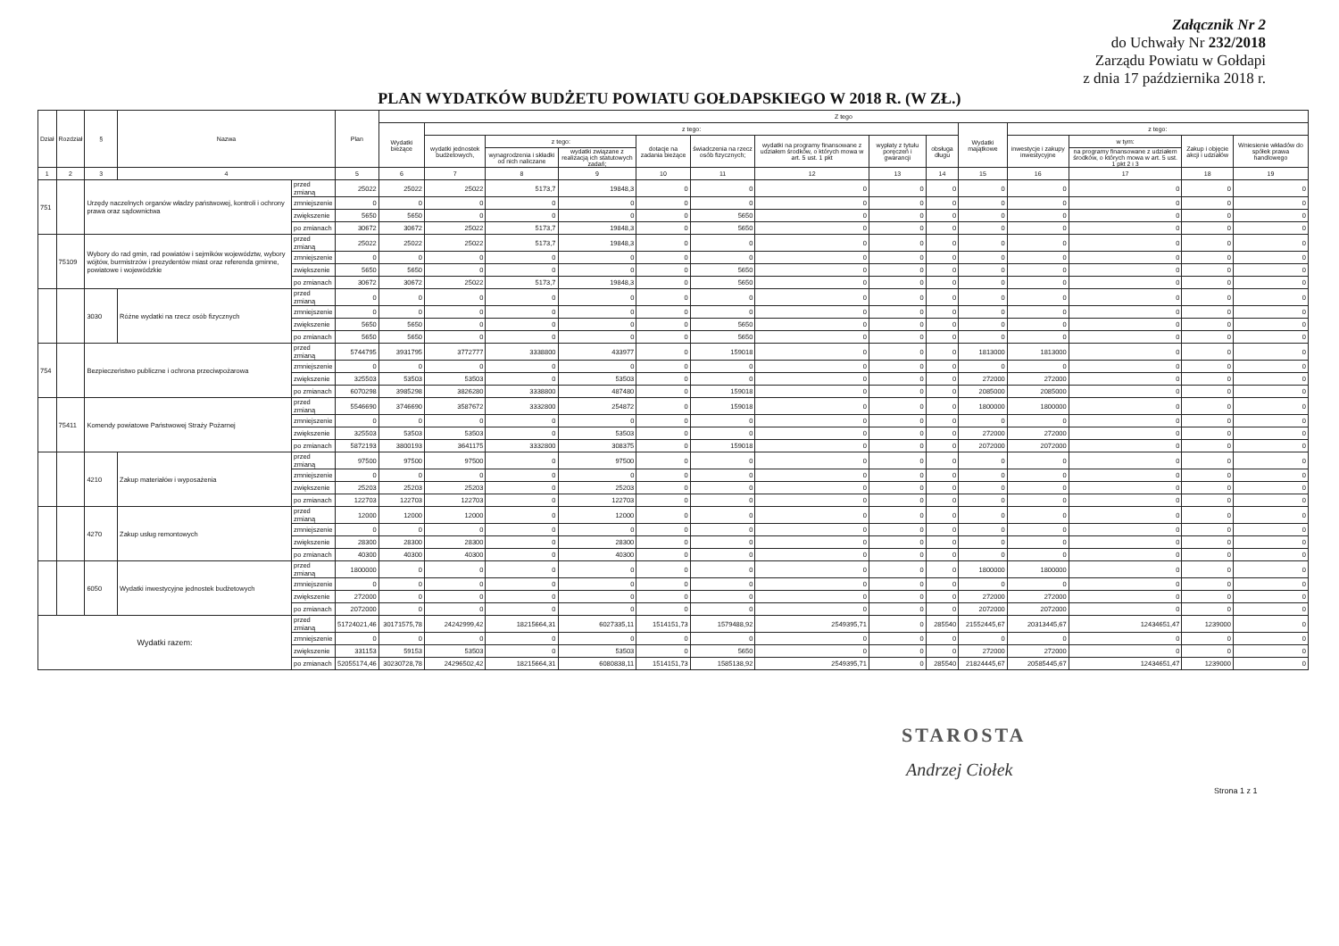Załącznik Nr 2
do Uchwały Nr 232/2018
Zarządu Powiatu w Gołdapi
z dnia 17 października 2018 r.
PLAN WYDATKÓW BUDŻETU POWIATU GOŁDAPSKIEGO W 2018 R. (W ZŁ.)
| Dział | Rozdział | § | Nazwa | | Plan | Z tego | | | | | | | | | | | | | |
| --- | --- | --- | --- | --- | --- | --- | --- | --- | --- | --- | --- | --- | --- | --- | --- | --- | --- | --- | --- |
| | | | | | | Wydatki bieżące | z tego: | | | | | | | | Wydatki majątkowe | z tego: | | | |
| | | | | | | | wydatki jednostek budżetowych, | z tego: | | dotacje na zadania bieżące | świadczenia na rzecz osób fizycznych; | wydatki na programy finansowane z udziałem środków, o których mowa w art. 5 ust. 1 pkt | wypłaty z tytułu poręczeń i gwarancji | obsługa długu | | inwestycje i zakupy inwestycyjne | w tym: | Zakup i objęcie akcji i udziałów | Wniesienie wkładów do spółek prawa handlowego |
| | | | | | | | | wynagrodzenia i składki od nich naliczane | wydatki związane z realizacją ich statutowych zadań; | | | | | | | | na programy finansowane z udziałem środków, o których mowa w art. 5 ust. 1 pkt 2 i 3 | | |
| 1 | 2 | 3 | 4 | | 5 | 6 | 7 | 8 | 9 | 10 | 11 | 12 | 13 | 14 | 15 | 16 | 17 | 18 | 19 |
| 751 | | Urzędy naczelnych organów władzy państwowej, kontroli i ochrony prawa oraz sądownictwa | | przed zmianą | 25022 | 25022 | 25022 | 5173,7 | 19848,3 | 0 | 0 | 0 | 0 | 0 | 0 | 0 | 0 | 0 | 0 |
| | | | | zmniejszenie | 0 | 0 | 0 | 0 | 0 | 0 | 0 | 0 | 0 | 0 | 0 | 0 | 0 | 0 | 0 |
| | | | | zwiększenie | 5650 | 5650 | 0 | 0 | 0 | 0 | 5650 | 0 | 0 | 0 | 0 | 0 | 0 | 0 | 0 |
| | | | | po zmianach | 30672 | 30672 | 25022 | 5173,7 | 19848,3 | 0 | 5650 | 0 | 0 | 0 | 0 | 0 | 0 | 0 | 0 |
| | 75109 | Wybory do rad gmin, rad powiatów i sejmików województw, wybory wójtów, burmistrzów i prezydentów miast oraz referenda gminne, powiatowe i wojewódzkie | | przed zmianą | 25022 | 25022 | 25022 | 5173,7 | 19848,3 | 0 | 0 | 0 | 0 | 0 | 0 | 0 | 0 | 0 | 0 |
| | | | | zmniejszenie | 0 | 0 | 0 | 0 | 0 | 0 | 0 | 0 | 0 | 0 | 0 | 0 | 0 | 0 | 0 |
| | | | | zwiększenie | 5650 | 5650 | 0 | 0 | 0 | 0 | 5650 | 0 | 0 | 0 | 0 | 0 | 0 | 0 | 0 |
| | | | | po zmianach | 30672 | 30672 | 25022 | 5173,7 | 19848,3 | 0 | 5650 | 0 | 0 | 0 | 0 | 0 | 0 | 0 | 0 |
| | | 3030 | Różne wydatki na rzecz osób fizycznych | przed zmianą | 0 | 0 | 0 | 0 | 0 | 0 | 0 | 0 | 0 | 0 | 0 | 0 | 0 | 0 | 0 |
| | | | | zmniejszenie | 0 | 0 | 0 | 0 | 0 | 0 | 0 | 0 | 0 | 0 | 0 | 0 | 0 | 0 | 0 |
| | | | | zwiększenie | 5650 | 5650 | 0 | 0 | 0 | 0 | 5650 | 0 | 0 | 0 | 0 | 0 | 0 | 0 | 0 |
| | | | | po zmianach | 5650 | 5650 | 0 | 0 | 0 | 0 | 5650 | 0 | 0 | 0 | 0 | 0 | 0 | 0 | 0 |
| 754 | | Bezpieczeństwo publiczne i ochrona przeciwpożarowa | | przed zmianą | 5744795 | 3931795 | 3772777 | 3338800 | 433977 | 0 | 159018 | 0 | 0 | 0 | 1813000 | 1813000 | 0 | 0 | 0 |
| | | | | zmniejszenie | 0 | 0 | 0 | 0 | 0 | 0 | 0 | 0 | 0 | 0 | 0 | 0 | 0 | 0 | 0 |
| | | | | zwiększenie | 325503 | 53503 | 53503 | 0 | 53503 | 0 | 0 | 0 | 0 | 0 | 272000 | 272000 | 0 | 0 | 0 |
| | | | | po zmianach | 6070298 | 3985298 | 3826280 | 3338800 | 487480 | 0 | 159018 | 0 | 0 | 0 | 2085000 | 2085000 | 0 | 0 | 0 |
| | 75411 | Komendy powiatowe Państwowej Straży Pożarnej | | przed zmianą | 5546690 | 3746690 | 3587672 | 3332800 | 254872 | 0 | 159018 | 0 | 0 | 0 | 1800000 | 1800000 | 0 | 0 | 0 |
| | | | | zmniejszenie | 0 | 0 | 0 | 0 | 0 | 0 | 0 | 0 | 0 | 0 | 0 | 0 | 0 | 0 | 0 |
| | | | | zwiększenie | 325503 | 53503 | 53503 | 0 | 53503 | 0 | 0 | 0 | 0 | 0 | 272000 | 272000 | 0 | 0 | 0 |
| | | | | po zmianach | 5872193 | 3800193 | 3641175 | 3332800 | 308375 | 0 | 159018 | 0 | 0 | 0 | 2072000 | 2072000 | 0 | 0 | 0 |
| | | 4210 | Zakup materiałów i wyposażenia | przed zmianą | 97500 | 97500 | 97500 | 0 | 97500 | 0 | 0 | 0 | 0 | 0 | 0 | 0 | 0 | 0 | 0 |
| | | | | zmniejszenie | 0 | 0 | 0 | 0 | 0 | 0 | 0 | 0 | 0 | 0 | 0 | 0 | 0 | 0 | 0 |
| | | | | zwiększenie | 25203 | 25203 | 25203 | 0 | 25203 | 0 | 0 | 0 | 0 | 0 | 0 | 0 | 0 | 0 | 0 |
| | | | | po zmianach | 122703 | 122703 | 122703 | 0 | 122703 | 0 | 0 | 0 | 0 | 0 | 0 | 0 | 0 | 0 | 0 |
| | | 4270 | Zakup usług remontowych | przed zmianą | 12000 | 12000 | 12000 | 0 | 12000 | 0 | 0 | 0 | 0 | 0 | 0 | 0 | 0 | 0 | 0 |
| | | | | zmniejszenie | 0 | 0 | 0 | 0 | 0 | 0 | 0 | 0 | 0 | 0 | 0 | 0 | 0 | 0 | 0 |
| | | | | zwiększenie | 28300 | 28300 | 28300 | 0 | 28300 | 0 | 0 | 0 | 0 | 0 | 0 | 0 | 0 | 0 | 0 |
| | | | | po zmianach | 40300 | 40300 | 40300 | 0 | 40300 | 0 | 0 | 0 | 0 | 0 | 0 | 0 | 0 | 0 | 0 |
| | | 6050 | Wydatki inwestycyjne jednostek budżetowych | przed zmianą | 1800000 | 0 | 0 | 0 | 0 | 0 | 0 | 0 | 0 | 0 | 1800000 | 1800000 | 0 | 0 | 0 |
| | | | | zmniejszenie | 0 | 0 | 0 | 0 | 0 | 0 | 0 | 0 | 0 | 0 | 0 | 0 | 0 | 0 | 0 |
| | | | | zwiększenie | 272000 | 0 | 0 | 0 | 0 | 0 | 0 | 0 | 0 | 0 | 272000 | 272000 | 0 | 0 | 0 |
| | | | | po zmianach | 2072000 | 0 | 0 | 0 | 0 | 0 | 0 | 0 | 0 | 0 | 2072000 | 2072000 | 0 | 0 | 0 |
| Wydatki razem: | | | | przed zmianą | 51724021,46 | 30171575,78 | 24242999,42 | 18215664,31 | 6027335,11 | 1514151,73 | 1579488,92 | 2549395,71 | 0 | 285540 | 21552445,67 | 20313445,67 | 12434651,47 | 1239000 | 0 |
| | | | | zmniejszenie | 0 | 0 | 0 | 0 | 0 | 0 | 0 | 0 | 0 | 0 | 0 | 0 | 0 | 0 | 0 |
| | | | | zwiększenie | 331153 | 59153 | 53503 | 0 | 53503 | 0 | 5650 | 0 | 0 | 0 | 272000 | 272000 | 0 | 0 | 0 |
| | | | | po zmianach | 52055174,46 | 30230728,78 | 24296502,42 | 18215664,31 | 6080838,11 | 1514151,73 | 1585138,92 | 2549395,71 | 0 | 285540 | 21824445,67 | 20585445,67 | 12434651,47 | 1239000 | 0 |
STAROSTA
Andrzej Ciołek
Strona 1 z 1